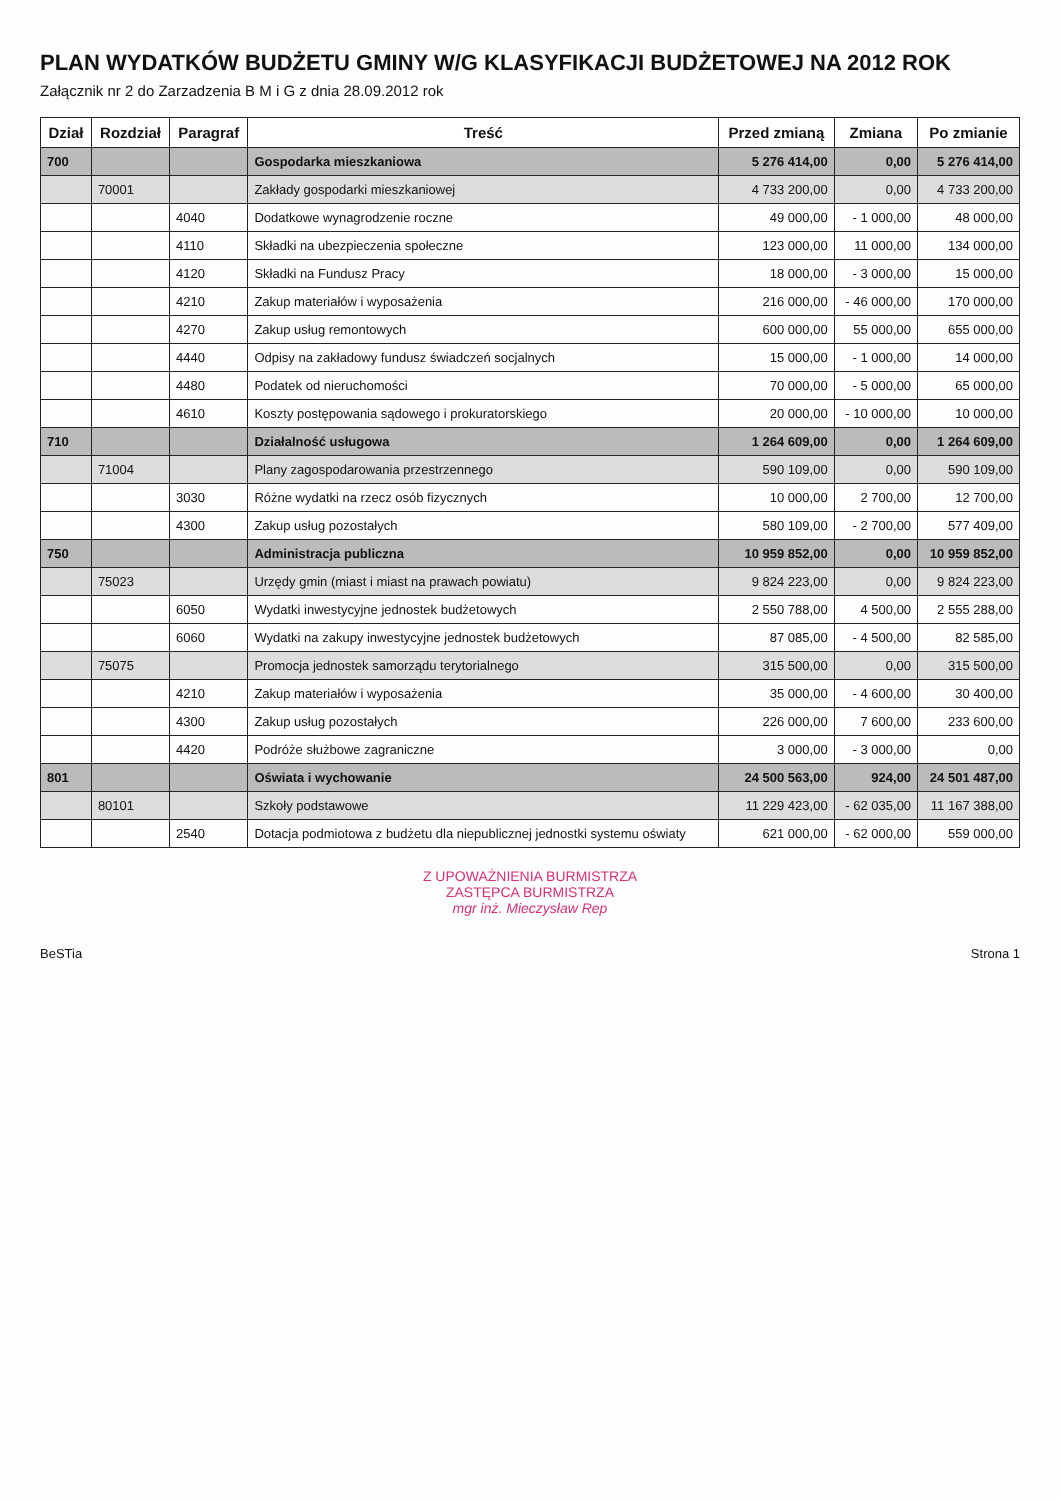PLAN WYDATKÓW BUDŻETU GMINY W/G KLASYFIKACJI BUDŻETOWEJ NA 2012 ROK
Załącznik nr 2 do Zarzadzenia B M i G z dnia 28.09.2012 rok
| Dział | Rozdział | Paragraf | Treść | Przed zmianą | Zmiana | Po zmianie |
| --- | --- | --- | --- | --- | --- | --- |
| 700 | | | Gospodarka mieszkaniowa | 5 276 414,00 | 0,00 | 5 276 414,00 |
| | 70001 | | Zakłady gospodarki mieszkaniowej | 4 733 200,00 | 0,00 | 4 733 200,00 |
| | | 4040 | Dodatkowe wynagrodzenie roczne | 49 000,00 | - 1 000,00 | 48 000,00 |
| | | 4110 | Składki na ubezpieczenia społeczne | 123 000,00 | 11 000,00 | 134 000,00 |
| | | 4120 | Składki na Fundusz Pracy | 18 000,00 | - 3 000,00 | 15 000,00 |
| | | 4210 | Zakup materiałów i wyposażenia | 216 000,00 | - 46 000,00 | 170 000,00 |
| | | 4270 | Zakup usług remontowych | 600 000,00 | 55 000,00 | 655 000,00 |
| | | 4440 | Odpisy na zakładowy fundusz świadczeń socjalnych | 15 000,00 | - 1 000,00 | 14 000,00 |
| | | 4480 | Podatek od nieruchomości | 70 000,00 | - 5 000,00 | 65 000,00 |
| | | 4610 | Koszty postępowania sądowego i prokuratorskiego | 20 000,00 | - 10 000,00 | 10 000,00 |
| 710 | | | Działalność usługowa | 1 264 609,00 | 0,00 | 1 264 609,00 |
| | 71004 | | Plany zagospodarowania przestrzennego | 590 109,00 | 0,00 | 590 109,00 |
| | | 3030 | Różne wydatki na rzecz osób fizycznych | 10 000,00 | 2 700,00 | 12 700,00 |
| | | 4300 | Zakup usług pozostałych | 580 109,00 | - 2 700,00 | 577 409,00 |
| 750 | | | Administracja publiczna | 10 959 852,00 | 0,00 | 10 959 852,00 |
| | 75023 | | Urzędy gmin (miast i miast na prawach powiatu) | 9 824 223,00 | 0,00 | 9 824 223,00 |
| | | 6050 | Wydatki inwestycyjne jednostek budżetowych | 2 550 788,00 | 4 500,00 | 2 555 288,00 |
| | | 6060 | Wydatki na zakupy inwestycyjne jednostek budżetowych | 87 085,00 | - 4 500,00 | 82 585,00 |
| | 75075 | | Promocja jednostek samorządu terytorialnego | 315 500,00 | 0,00 | 315 500,00 |
| | | 4210 | Zakup materiałów i wyposażenia | 35 000,00 | - 4 600,00 | 30 400,00 |
| | | 4300 | Zakup usług pozostałych | 226 000,00 | 7 600,00 | 233 600,00 |
| | | 4420 | Podróże służbowe zagraniczne | 3 000,00 | - 3 000,00 | 0,00 |
| 801 | | | Oświata i wychowanie | 24 500 563,00 | 924,00 | 24 501 487,00 |
| | 80101 | | Szkoły podstawowe | 11 229 423,00 | - 62 035,00 | 11 167 388,00 |
| | | 2540 | Dotacja podmiotowa z budżetu dla niepublicznej jednostki systemu oświaty | 621 000,00 | - 62 000,00 | 559 000,00 |
Z UPOWAŻNIENIA BURMISTRZA
ZASTĘPCA BURMISTRZA
mgr inż. Mieczysław Rep
BeSTia Strona 1